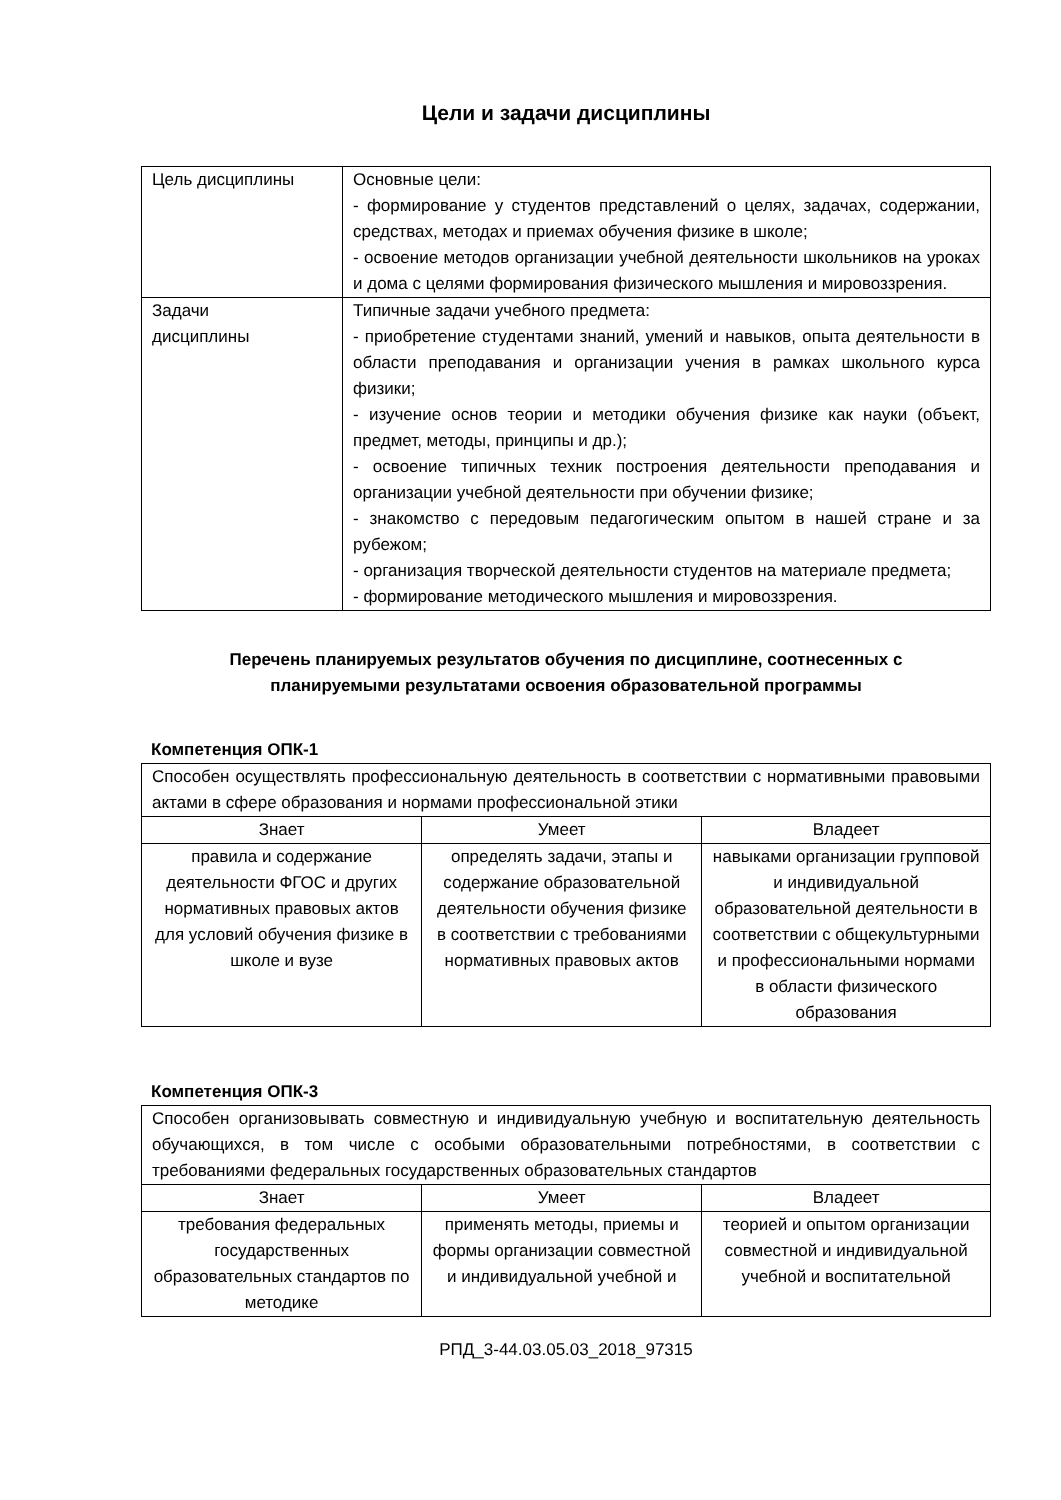Цели и задачи дисциплины
| Цель дисциплины | Основные цели: - формирование у студентов представлений о целях, задачах, содержании, средствах, методах и приемах обучения физике в школе; - освоение методов организации учебной деятельности школьников на уроках и дома с целями формирования физического мышления и мировоззрения. |
| Задачи дисциплины | Типичные задачи учебного предмета: - приобретение студентами знаний, умений и навыков, опыта деятельности в области преподавания и организации учения в рамках школьного курса физики; - изучение основ теории и методики обучения физике как науки (объект, предмет, методы, принципы и др.); - освоение типичных техник построения деятельности преподавания и организации учебной деятельности при обучении физике; - знакомство с передовым педагогическим опытом в нашей стране и за рубежом; - организация творческой деятельности студентов на материале предмета; - формирование методического мышления и мировоззрения. |
Перечень планируемых результатов обучения по дисциплине, соотнесенных с
планируемыми результатами освоения образовательной программы
Компетенция ОПК-1
| Способен осуществлять профессиональную деятельность в соответствии с нормативными правовыми актами в сфере образования и нормами профессиональной этики | | |
| Знает | Умеет | Владеет |
| правила и содержание деятельности ФГОС и других нормативных правовых актов для условий обучения физике в школе и вузе | определять задачи, этапы и содержание образовательной деятельности обучения физике в соответствии с требованиями нормативных правовых актов | навыками организации групповой и индивидуальной образовательной деятельности в соответствии с общекультурными и профессиональными нормами в области физического образования |
Компетенция ОПК-3
| Способен организовывать совместную и индивидуальную учебную и воспитательную деятельность обучающихся, в том числе с особыми образовательными потребностями, в соответствии с требованиями федеральных государственных образовательных стандартов | | |
| Знает | Умеет | Владеет |
| требования федеральных государственных образовательных стандартов по методике | применять методы, приемы и формы организации совместной и индивидуальной учебной и | теорией и опытом организации совместной и индивидуальной учебной и воспитательной |
РПД_3-44.03.05.03_2018_97315